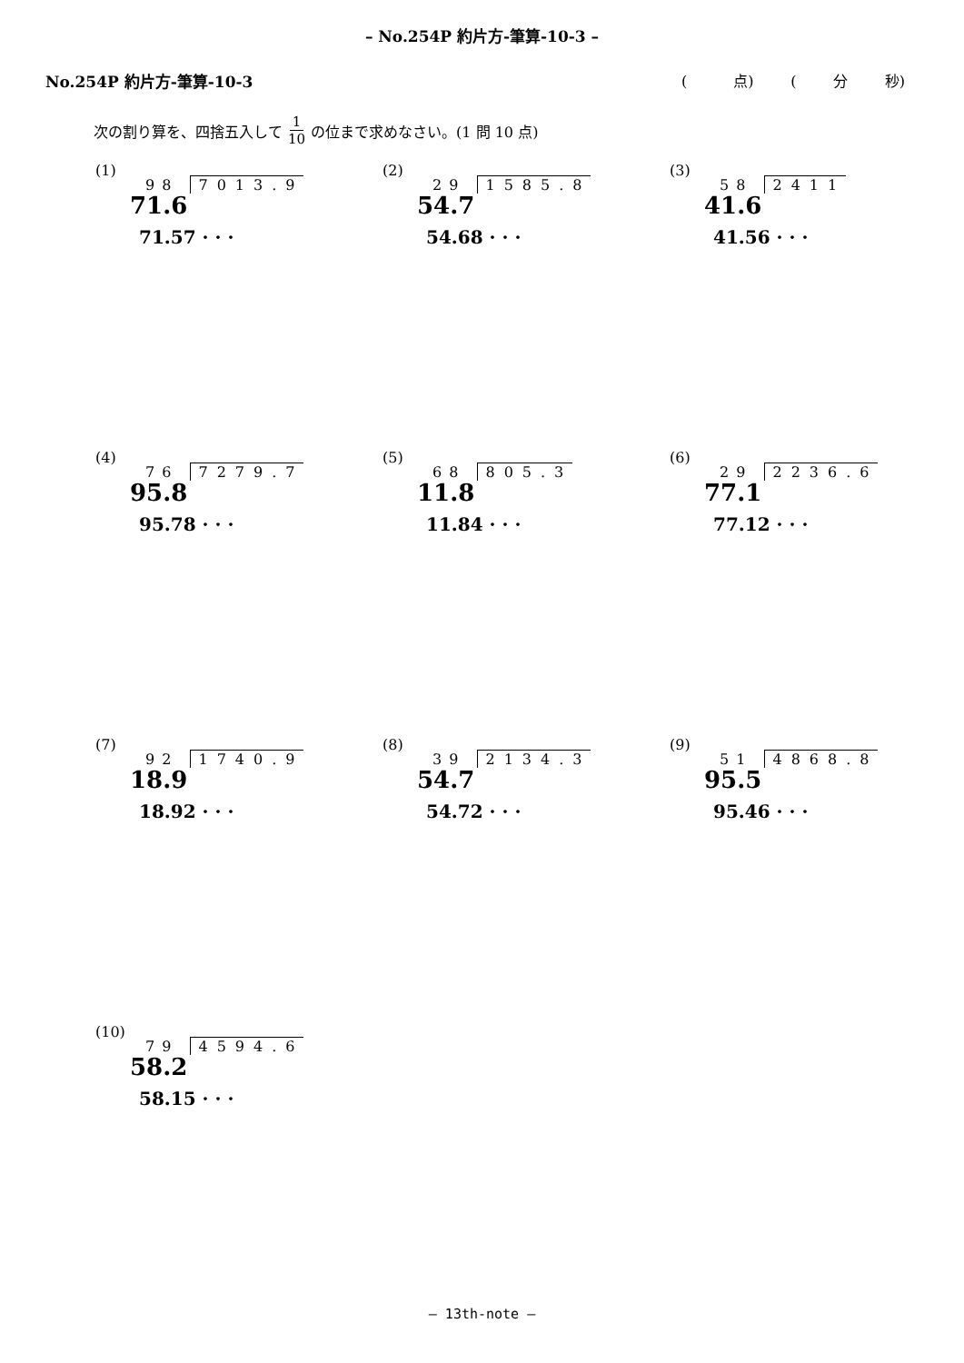– No.254P 約片方-筆算-10-3 –
No.254P 約片方-筆算-10-3 ( 点) ( 分 秒)
次の割り算を、四捨五入して 1 10 の位まで求めなさい。(1 問 10 点)
(1)
98 7013.9
71.6
71.57 · · ·
(2)
29 1585.8
54.7
54.68 · · ·
(3)
58 2411
41.6
41.56 · · ·
(4)
76 7279.7
95.8
95.78 · · ·
(5)
68 805.3
11.8
11.84 · · ·
(6)
29 2236.6
77.1
77.12 · · ·
(7)
92 1740.9
18.9
18.92 · · ·
(8)
39 2134.3
54.7
54.72 · · ·
(9)
51 4868.8
95.5
95.46 · · ·
(10)
79 4594.6
58.2
58.15 · · ·
– 13th-note –